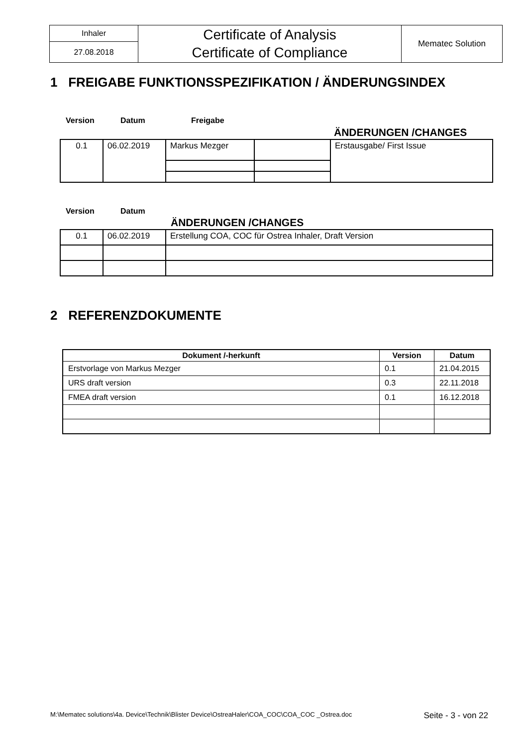| Inhaler | Certificate of Analysis Certificate of Compliance | Mematec Solution |
| 27.08.2018 | | |
1 FREIGABE FUNKTIONSSPEZIFIKATION / ÄNDERUNGSINDEX
Version Datum Freigabe
ÄNDERUNGEN /CHANGES
| 0.1 | 06.02.2019 | Markus Mezger | | Erstausgabe/ First Issue |
Version Datum
ÄNDERUNGEN /CHANGES
| 0.1 | 06.02.2019 | Erstellung COA, COC für Ostrea Inhaler, Draft Version |
2 REFERENZDOKUMENTE
| Dokument /-herkunft | Version | Datum |
| --- | --- | --- |
| Erstvorlage von Markus Mezger | 0.1 | 21.04.2015 |
| URS draft version | 0.3 | 22.11.2018 |
| FMEA draft version | 0.1 | 16.12.2018 |
M:\Mematec solutions\4a. Device\Technik\Blister Device\OstreaHaler\COA_COC\COA_COC _Ostrea.doc Seite - 3 - von 22